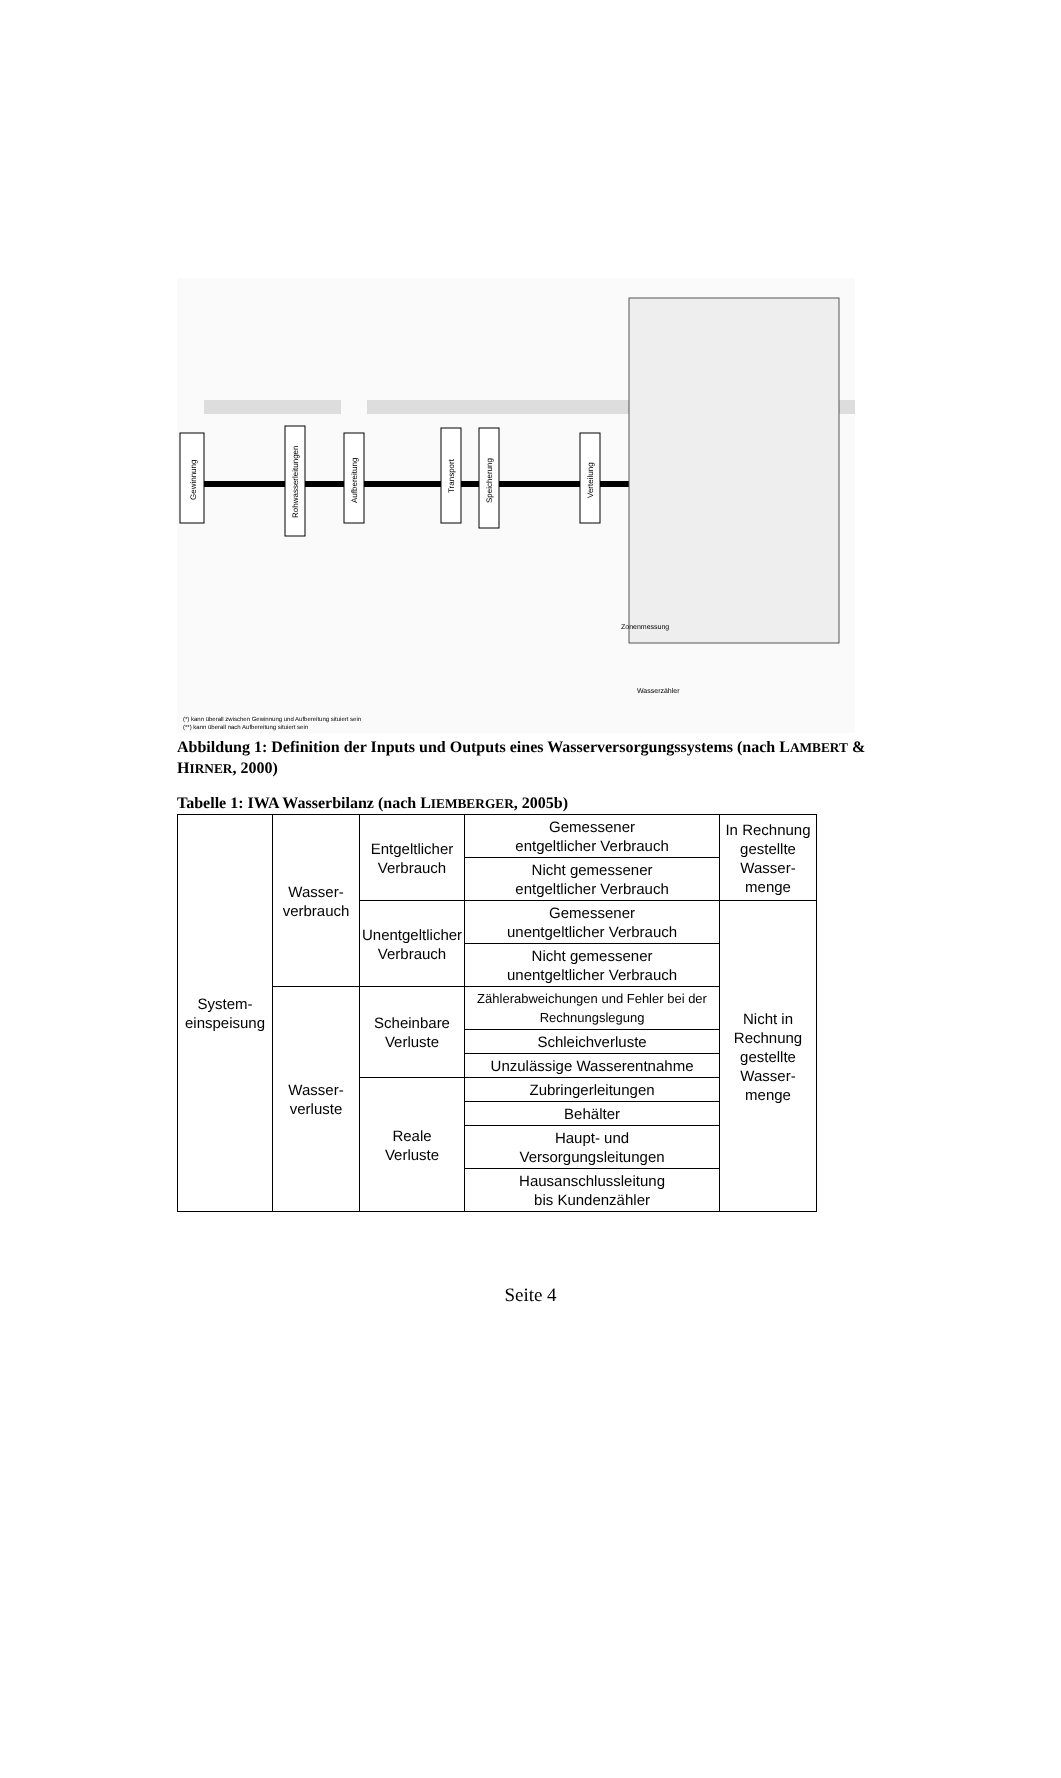Gewinnung
Rohwasserleitungen
Aufbereitung
Transport
Speicherung
Verteilung
Zonenmessung
Wasserzähler
(*) kann überall zwischen Gewinnung und Aufbereitung situiert sein
(**) kann überall nach Aufbereitung situiert sein
Abbildung 1: Definition der Inputs und Outputs eines Wasserversorgungssystems (nach LAMBERT & HIRNER, 2000)
Tabelle 1: IWA Wasserbilanz (nach LIEMBERGER, 2005b)
| System- einspeisung | Wasser- verbrauch | Entgeltlicher Verbrauch | Gemessener entgeltlicher Verbrauch | In Rechnung gestellte Wasser- menge |
| | | | Nicht gemessener entgeltlicher Verbrauch | |
| | | Unentgeltlicher Verbrauch | Gemessener unentgeltlicher Verbrauch | Nicht in Rechnung gestellte Wasser- menge |
| | | | Nicht gemessener unentgeltlicher Verbrauch | |
| | Wasser- verluste | Scheinbare Verluste | Zählerabweichungen und Fehler bei der Rechnungslegung | |
| | | | Schleichverluste | |
| | | | Unzulässige Wasserentnahme | |
| | | Reale Verluste | Zubringerleitungen | |
| | | | Behälter | |
| | | | Haupt- und Versorgungsleitungen | |
| | | | Hausanschlussleitung bis Kundenzähler | |
Seite 4